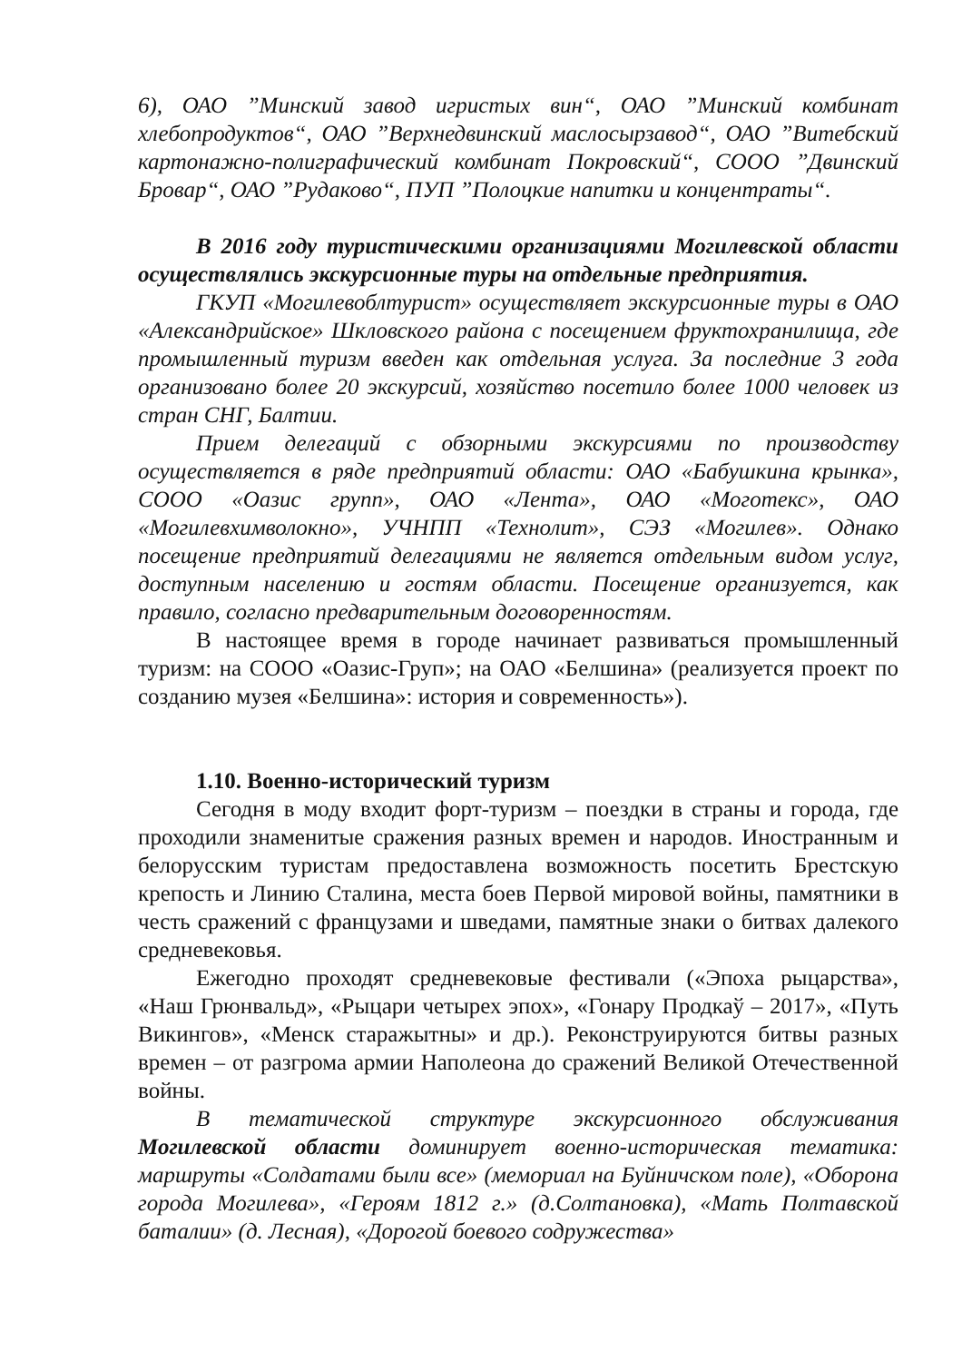6), ОАО ”Минский завод игристых вин“, ОАО ”Минский комбинат хлебопродуктов“, ОАО ”Верхнедвинский маслосырзавод“, ОАО ”Витебский картонажно-полиграфический комбинат Покровский“, СООО ”Двинский Бровар“, ОАО ”Рудаково“, ПУП ”Полоцкие напитки и концентраты“.
В 2016 году туристическими организациями Могилевской области осуществлялись экскурсионные туры на отдельные предприятия.
ГКУП «Могилевоблтурист» осуществляет экскурсионные туры в ОАО «Александрийское» Шкловского района с посещением фруктохранилища, где промышленный туризм введен как отдельная услуга. За последние 3 года организовано более 20 экскурсий, хозяйство посетило более 1000 человек из стран СНГ, Балтии.
Прием делегаций с обзорными экскурсиями по производству осуществляется в ряде предприятий области: ОАО «Бабушкина крынка», СООО «Оазис групп», ОАО «Лента», ОАО «Моготекс», ОАО «Могилевхимволокно», УЧНПП «Технолит», СЭЗ «Могилев». Однако посещение предприятий делегациями не является отдельным видом услуг, доступным населению и гостям области. Посещение организуется, как правило, согласно предварительным договоренностям.
В настоящее время в городе начинает развиваться промышленный туризм: на СООО «Оазис-Груп»; на ОАО «Белшина» (реализуется проект по созданию музея «Белшина»: история и современность»).
1.10. Военно-исторический туризм
Сегодня в моду входит форт-туризм – поездки в страны и города, где проходили знаменитые сражения разных времен и народов. Иностранным и белорусским туристам предоставлена возможность посетить Брестскую крепость и Линию Сталина, места боев Первой мировой войны, памятники в честь сражений с французами и шведами, памятные знаки о битвах далекого средневековья.
Ежегодно проходят средневековые фестивали («Эпоха рыцарства», «Наш Грюнвальд», «Рыцари четырех эпох», «Гонару Продкаў – 2017», «Путь Викингов», «Менск старажытны» и др.). Реконструируются битвы разных времен – от разгрома армии Наполеона до сражений Великой Отечественной войны.
В тематической структуре экскурсионного обслуживания Могилевской области доминирует военно-историческая тематика: маршруты «Солдатами были все» (мемориал на Буйничском поле), «Оборона города Могилева», «Героям 1812 г.» (д.Солтановка), «Мать Полтавской баталии» (д. Лесная), «Дорогой боевого содружества»